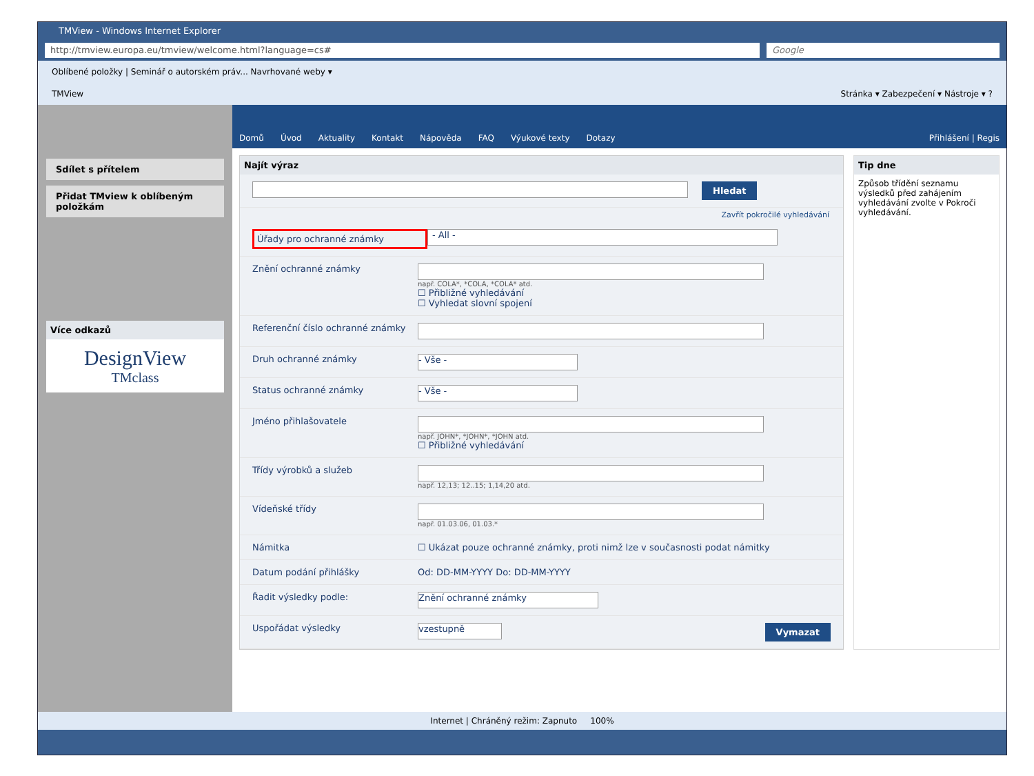TMView - Windows Internet Explorer
http://tmview.europa.eu/tmview/welcome.html?language=cs#
Google
Oblíbené položky | Seminář o autorském práv... Navrhované weby ▾
TMView Stránka ▾ Zabezpečení ▾ Nástroje ▾ ?
Sdílet s přítelem
Přidat TMview k oblíbeným položkám
Více odkazů
DesignView
TMclass
Domů Úvod Aktuality Kontakt Nápověda FAQ Výukové texty Dotazy Přihlášení | Regis
Najít výraz
Hledat
Zavřít pokročilé vyhledávání
Úřady pro ochranné známky
- All -
Znění ochranné známky
např. COLA*, *COLA, *COLA* atd.
☐ Přibližné vyhledávání
☐ Vyhledat slovní spojení
Referenční číslo ochranné známky
Druh ochranné známky
- Vše -
Status ochranné známky
- Vše -
Jméno přihlašovatele
např. JOHN*, *JOHN*, *JOHN atd.
☐ Přibližné vyhledávání
Třídy výrobků a služeb
např. 12,13; 12..15; 1,14,20 atd.
Vídeňské třídy
např. 01.03.06, 01.03.*
Námitka ☐ Ukázat pouze ochranné známky, proti nimž lze v současnosti podat námitky
Datum podání přihlášky Od: DD-MM-YYYY Do: DD-MM-YYYY
Řadit výsledky podle:
Znění ochranné známky
Uspořádat výsledky
vzestupně
Vymazat
Tip dne
Způsob třídění seznamu výsledků před zahájením vyhledávání zvolte v Pokroči vyhledávání.
Internet | Chráněný režim: Zapnuto 100%